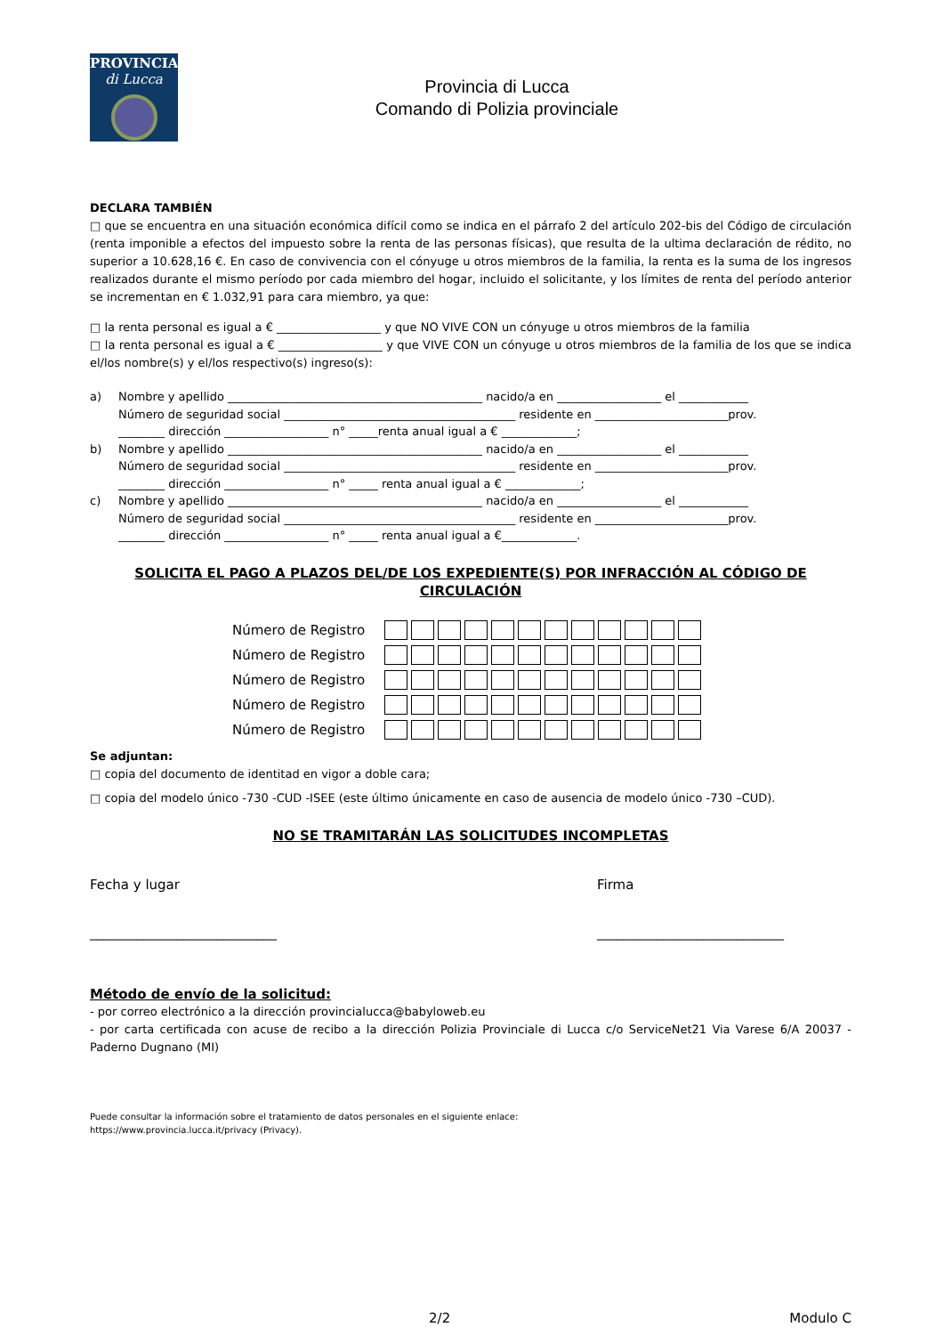PROVINCIA
di Lucca
Provincia di Lucca
Comando di Polizia provinciale
DECLARA TAMBIÉN
□ que se encuentra en una situación económica difícil como se indica en el párrafo 2 del artículo 202-bis del Código de circulación (renta imponible a efectos del impuesto sobre la renta de las personas físicas), que resulta de la ultima declaración de rédito, no superior a 10.628,16 €. En caso de convivencia con el cónyuge u otros miembros de la familia, la renta es la suma de los ingresos realizados durante el mismo período por cada miembro del hogar, incluido el solicitante, y los límites de renta del período anterior se incrementan en € 1.032,91 para cara miembro, ya que:
□ la renta personal es igual a € __________________ y que NO VIVE CON un cónyuge u otros miembros de la familia
□ la renta personal es igual a € __________________ y que VIVE CON un cónyuge u otros miembros de la familia de los que se indica el/los nombre(s) y el/los respectivo(s) ingreso(s):
a) Nombre y apellido ____________________________________________ nacido/a en __________________ el ____________
Número de seguridad social ________________________________________ residente en _______________________prov.
________ dirección __________________ n° _____renta anual igual a € _____________;
b) Nombre y apellido ____________________________________________ nacido/a en __________________ el ____________
Número de seguridad social ________________________________________ residente en _______________________prov.
________ dirección __________________ n° _____ renta anual igual a € _____________;
c) Nombre y apellido ____________________________________________ nacido/a en __________________ el ____________
Número de seguridad social ________________________________________ residente en _______________________prov.
________ dirección __________________ n° _____ renta anual igual a €_____________.
SOLICITA EL PAGO A PLAZOS DEL/DE LOS EXPEDIENTE(S) POR INFRACCIÓN AL CÓDIGO DE CIRCULACIÓN
| Número de Registro | |
| Número de Registro | |
| Número de Registro | |
| Número de Registro | |
| Número de Registro | |
Se adjuntan:
□ copia del documento de identitad en vigor a doble cara;
□ copia del modelo único -730 -CUD -ISEE (este último únicamente en caso de ausencia de modelo único -730 –CUD).
NO SE TRAMITARÁN LAS SOLICITUDES INCOMPLETAS
Fecha y lugar
____________________________
Firma
____________________________
Método de envío de la solicitud:
- por correo electrónico a la dirección provincialucca@babyloweb.eu
- por carta certificada con acuse de recibo a la dirección Polizia Provinciale di Lucca c/o ServiceNet21 Via Varese 6/A 20037 - Paderno Dugnano (MI)
Puede consultar la información sobre el tratamiento de datos personales en el siguiente enlace:
https://www.provincia.lucca.it/privacy (Privacy).
2/2 Modulo C